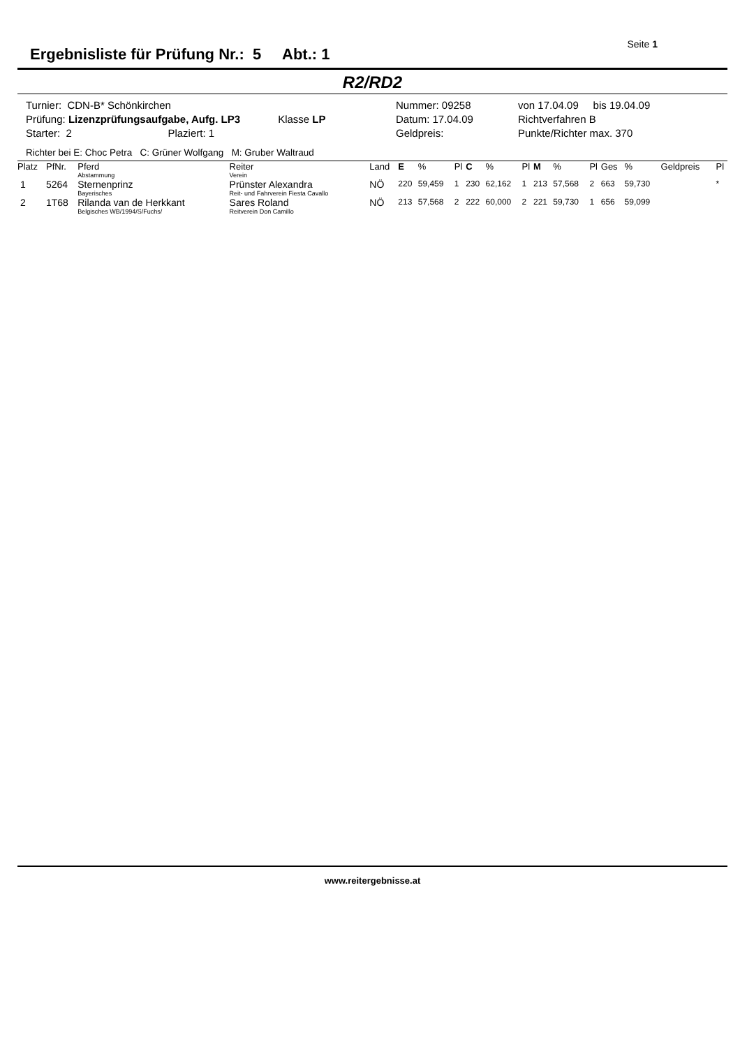Ergebnisliste für Prüfung Nr.: 5 Abt.: 1
Seite 1
R2/RD2
Turnier: CDN-B* Schönkirchen
Nummer: 09258
von 17.04.09 bis 19.04.09
Prüfung: Lizenzprüfungsaufgabe, Aufg. LP3 Klasse LP
Datum: 17.04.09
Richtverfahren B
Starter: 2 Plaziert: 1
Geldpreis:
Punkte/Richter max. 370
Richter bei E: Choc Petra C: Grüner Wolfgang M: Gruber Waltraud
| Platz | PfNr. | Pferd Abstammung | Reiter Verein | Land | E | % | Pl | C | % | Pl | M | % | Pl | Ges | % | Geldpreis | Pl |
| --- | --- | --- | --- | --- | --- | --- | --- | --- | --- | --- | --- | --- | --- | --- | --- | --- | --- |
| 1 | 5264 | Sternenprinz Bayerisches | Prünster Alexandra Reit- und Fahrverein Fiesta Cavallo | NÖ | 220 | 59,459 | 1 | 230 | 62,162 | 1 | 213 | 57,568 | 2 | 663 | 59,730 | | * |
| 2 | 1T68 | Rilanda van de Herkkant Belgisches WB/1994/S/Fuchs/ | Sares Roland Reitverein Don Camillo | NÖ | 213 | 57,568 | 2 | 222 | 60,000 | 2 | 221 | 59,730 | 1 | 656 | 59,099 | | |
www.reitergebnisse.at